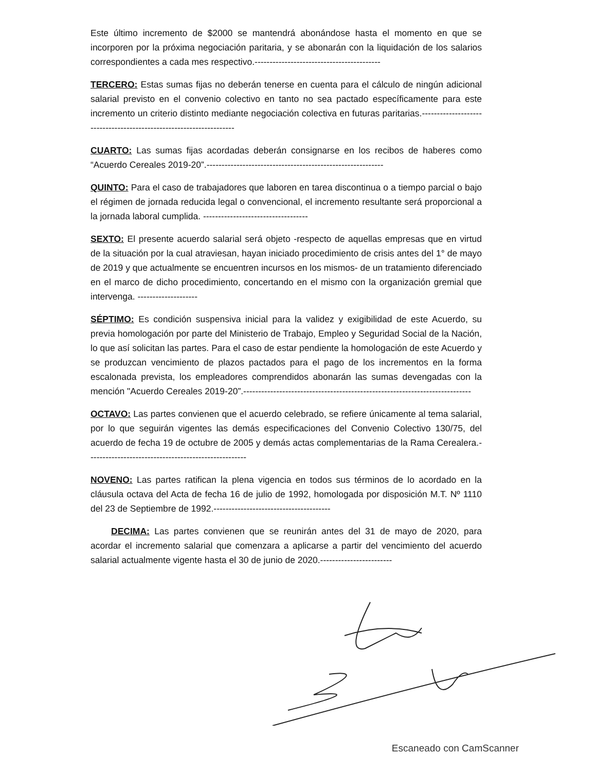Este último incremento de $2000 se mantendrá abonándose hasta el momento en que se incorporen por la próxima negociación paritaria, y se abonarán con la liquidación de los salarios correspondientes a cada mes respectivo.------------------------------------------
TERCERO: Estas sumas fijas no deberán tenerse en cuenta para el cálculo de ningún adicional salarial previsto en el convenio colectivo en tanto no sea pactado específicamente para este incremento un criterio distinto mediante negociación colectiva en futuras paritarias.--------------------------------------------------------------------
CUARTO: Las sumas fijas acordadas deberán consignarse en los recibos de haberes como “Acuerdo Cereales 2019-20”.-----------------------------------------------------------
QUINTO: Para el caso de trabajadores que laboren en tarea discontinua o a tiempo parcial o bajo el régimen de jornada reducida legal o convencional, el incremento resultante será proporcional a la jornada laboral cumplida. -----------------------------------
SEXTO: El presente acuerdo salarial será objeto -respecto de aquellas empresas que en virtud de la situación por la cual atraviesan, hayan iniciado procedimiento de crisis antes del 1° de mayo de 2019 y que actualmente se encuentren incursos en los mismos- de un tratamiento diferenciado en el marco de dicho procedimiento, concertando en el mismo con la organización gremial que intervenga. --------------------
SÉPTIMO: Es condición suspensiva inicial para la validez y exigibilidad de este Acuerdo, su previa homologación por parte del Ministerio de Trabajo, Empleo y Seguridad Social de la Nación, lo que así solicitan las partes. Para el caso de estar pendiente la homologación de este Acuerdo y se produzcan vencimiento de plazos pactados para el pago de los incrementos en la forma escalonada prevista, los empleadores comprendidos abonarán las sumas devengadas con la mención "Acuerdo Cereales 2019-20”.----------------------------------------------------------------------------
OCTAVO: Las partes convienen que el acuerdo celebrado, se refiere únicamente al tema salarial, por lo que seguirán vigentes las demás especificaciones del Convenio Colectivo 130/75, del acuerdo de fecha 19 de octubre de 2005 y demás actas complementarias de la Rama Cerealera.-----------------------------------------------------
NOVENO: Las partes ratifican la plena vigencia en todos sus términos de lo acordado en la cláusula octava del Acta de fecha 16 de julio de 1992, homologada por disposición M.T. Nº 1110 del 23 de Septiembre de 1992.---------------------------------------
DECIMA: Las partes convienen que se reunirán antes del 31 de mayo de 2020, para acordar el incremento salarial que comenzara a aplicarse a partir del vencimiento del acuerdo salarial actualmente vigente hasta el 30 de junio de 2020.------------------------
Escaneado con CamScanner